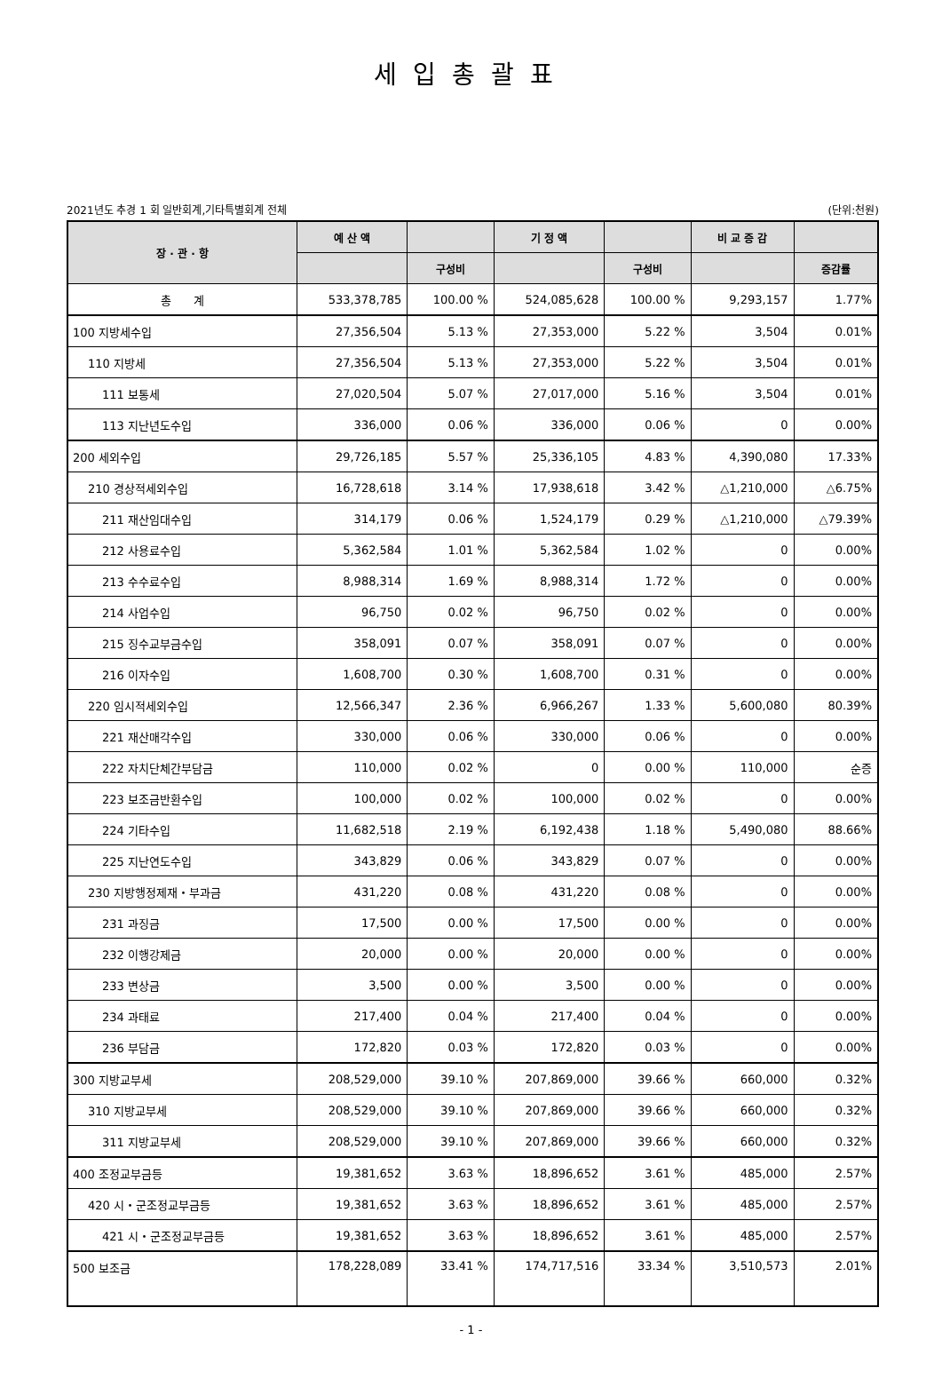세입총괄표
2021년도 추경 1 회 일반회계,기타특별회계 전체 (단위:천원)
| 장 · 관 · 항 | 예 산 액 | | 기 정 액 | | 비 교 증 감 | |
| --- | --- | --- | --- | --- | --- | --- |
| | | 구성비 | | 구성비 | | 증감률 |
| 총 계 | 533,378,785 | 100.00 % | 524,085,628 | 100.00 % | 9,293,157 | 1.77% |
| 100 지방세수입 | 27,356,504 | 5.13 % | 27,353,000 | 5.22 % | 3,504 | 0.01% |
| 110 지방세 | 27,356,504 | 5.13 % | 27,353,000 | 5.22 % | 3,504 | 0.01% |
| 111 보통세 | 27,020,504 | 5.07 % | 27,017,000 | 5.16 % | 3,504 | 0.01% |
| 113 지난년도수입 | 336,000 | 0.06 % | 336,000 | 0.06 % | 0 | 0.00% |
| 200 세외수입 | 29,726,185 | 5.57 % | 25,336,105 | 4.83 % | 4,390,080 | 17.33% |
| 210 경상적세외수입 | 16,728,618 | 3.14 % | 17,938,618 | 3.42 % | △1,210,000 | △6.75% |
| 211 재산임대수입 | 314,179 | 0.06 % | 1,524,179 | 0.29 % | △1,210,000 | △79.39% |
| 212 사용료수입 | 5,362,584 | 1.01 % | 5,362,584 | 1.02 % | 0 | 0.00% |
| 213 수수료수입 | 8,988,314 | 1.69 % | 8,988,314 | 1.72 % | 0 | 0.00% |
| 214 사업수입 | 96,750 | 0.02 % | 96,750 | 0.02 % | 0 | 0.00% |
| 215 징수교부금수입 | 358,091 | 0.07 % | 358,091 | 0.07 % | 0 | 0.00% |
| 216 이자수입 | 1,608,700 | 0.30 % | 1,608,700 | 0.31 % | 0 | 0.00% |
| 220 임시적세외수입 | 12,566,347 | 2.36 % | 6,966,267 | 1.33 % | 5,600,080 | 80.39% |
| 221 재산매각수입 | 330,000 | 0.06 % | 330,000 | 0.06 % | 0 | 0.00% |
| 222 자치단체간부담금 | 110,000 | 0.02 % | 0 | 0.00 % | 110,000 | 순증 |
| 223 보조금반환수입 | 100,000 | 0.02 % | 100,000 | 0.02 % | 0 | 0.00% |
| 224 기타수입 | 11,682,518 | 2.19 % | 6,192,438 | 1.18 % | 5,490,080 | 88.66% |
| 225 지난연도수입 | 343,829 | 0.06 % | 343,829 | 0.07 % | 0 | 0.00% |
| 230 지방행정제재・부과금 | 431,220 | 0.08 % | 431,220 | 0.08 % | 0 | 0.00% |
| 231 과징금 | 17,500 | 0.00 % | 17,500 | 0.00 % | 0 | 0.00% |
| 232 이행강제금 | 20,000 | 0.00 % | 20,000 | 0.00 % | 0 | 0.00% |
| 233 변상금 | 3,500 | 0.00 % | 3,500 | 0.00 % | 0 | 0.00% |
| 234 과태료 | 217,400 | 0.04 % | 217,400 | 0.04 % | 0 | 0.00% |
| 236 부담금 | 172,820 | 0.03 % | 172,820 | 0.03 % | 0 | 0.00% |
| 300 지방교부세 | 208,529,000 | 39.10 % | 207,869,000 | 39.66 % | 660,000 | 0.32% |
| 310 지방교부세 | 208,529,000 | 39.10 % | 207,869,000 | 39.66 % | 660,000 | 0.32% |
| 311 지방교부세 | 208,529,000 | 39.10 % | 207,869,000 | 39.66 % | 660,000 | 0.32% |
| 400 조정교부금등 | 19,381,652 | 3.63 % | 18,896,652 | 3.61 % | 485,000 | 2.57% |
| 420 시・군조정교부금등 | 19,381,652 | 3.63 % | 18,896,652 | 3.61 % | 485,000 | 2.57% |
| 421 시・군조정교부금등 | 19,381,652 | 3.63 % | 18,896,652 | 3.61 % | 485,000 | 2.57% |
| 500 보조금 | 178,228,089 | 33.41 % | 174,717,516 | 33.34 % | 3,510,573 | 2.01% |
- 1 -